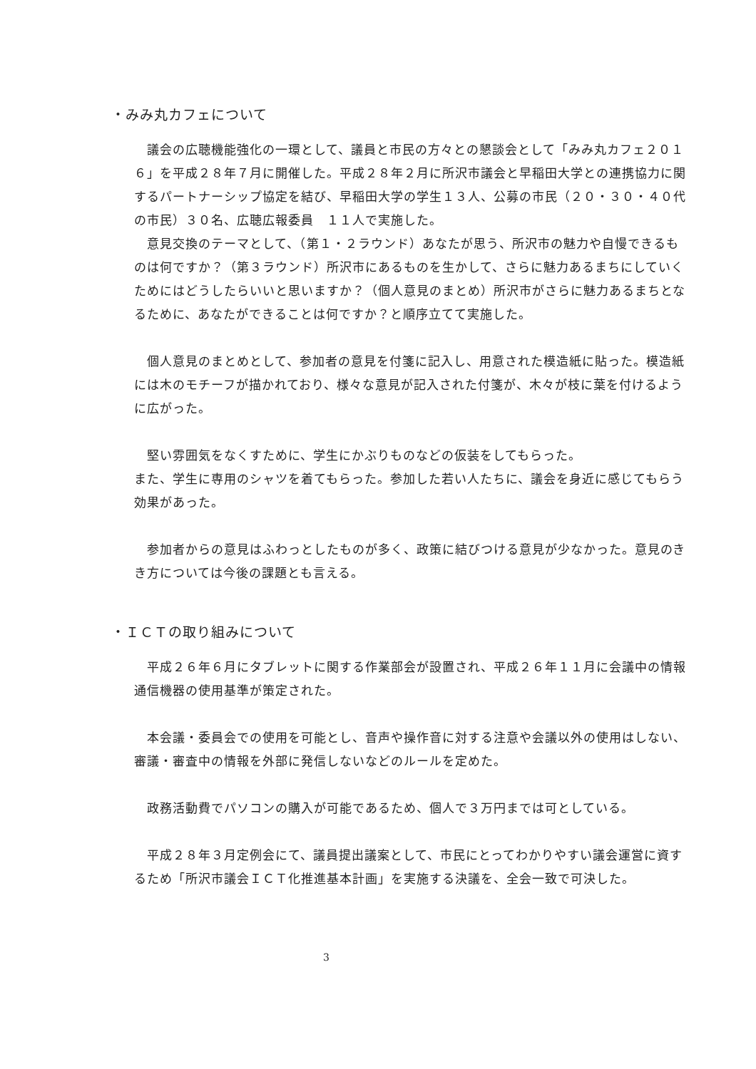・みみ丸カフェについて
　議会の広聴機能強化の一環として、議員と市民の方々との懇談会として「みみ丸カフェ２０１６」を平成２８年７月に開催した。平成２８年２月に所沢市議会と早稲田大学との連携協力に関するパートナーシップ協定を結び、早稲田大学の学生１３人、公募の市民（２０・３０・４０代の市民）３０名、広聴広報委員　１１人で実施した。
　意見交換のテーマとして、（第１・２ラウンド）あなたが思う、所沢市の魅力や自慢できるものは何ですか？（第３ラウンド）所沢市にあるものを生かして、さらに魅力あるまちにしていくためにはどうしたらいいと思いますか？（個人意見のまとめ）所沢市がさらに魅力あるまちとなるために、あなたができることは何ですか？と順序立てて実施した。
　個人意見のまとめとして、参加者の意見を付箋に記入し、用意された模造紙に貼った。模造紙には木のモチーフが描かれており、様々な意見が記入された付箋が、木々が枝に葉を付けるように広がった。
　堅い雰囲気をなくすために、学生にかぶりものなどの仮装をしてもらった。
また、学生に専用のシャツを着てもらった。参加した若い人たちに、議会を身近に感じてもらう効果があった。
　参加者からの意見はふわっとしたものが多く、政策に結びつける意見が少なかった。意見のきき方については今後の課題とも言える。
・ＩＣＴの取り組みについて
　平成２６年６月にタブレットに関する作業部会が設置され、平成２６年１１月に会議中の情報通信機器の使用基準が策定された。
　本会議・委員会での使用を可能とし、音声や操作音に対する注意や会議以外の使用はしない、審議・審査中の情報を外部に発信しないなどのルールを定めた。
　政務活動費でパソコンの購入が可能であるため、個人で３万円までは可としている。
　平成２８年３月定例会にて、議員提出議案として、市民にとってわかりやすい議会運営に資するため「所沢市議会ＩＣＴ化推進基本計画」を実施する決議を、全会一致で可決した。
3